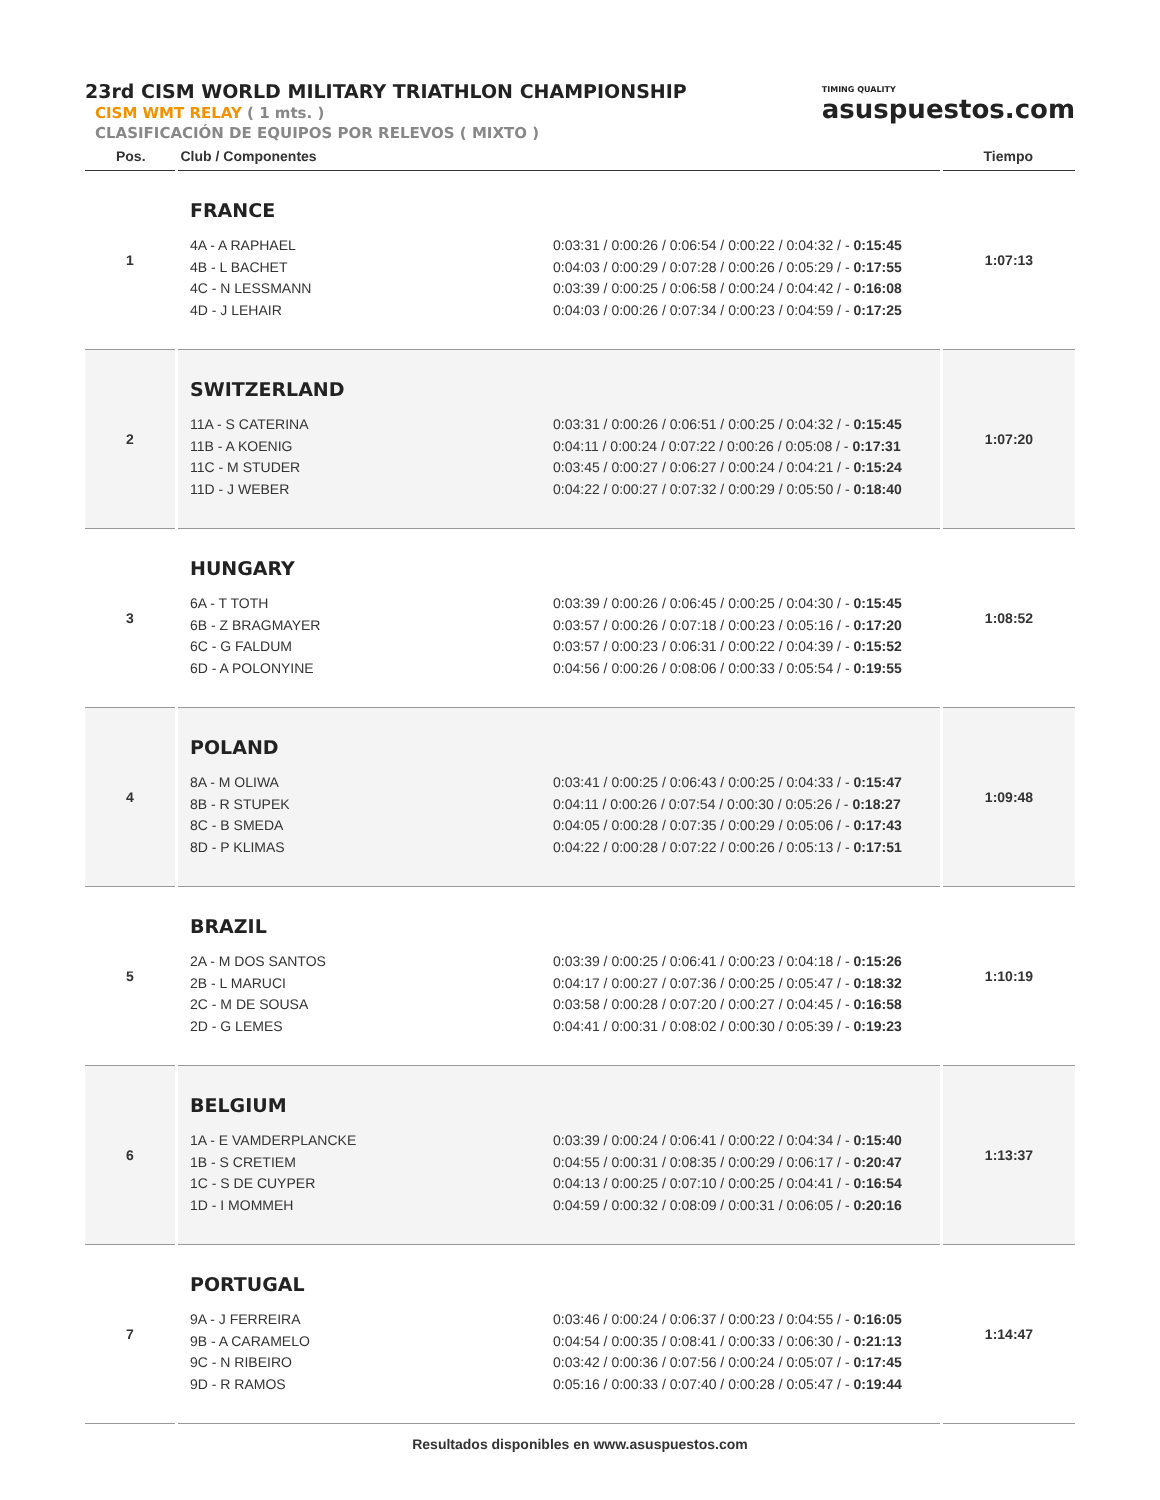23rd CISM WORLD MILITARY TRIATHLON CHAMPIONSHIP
CISM WMT RELAY ( 1 mts. )
CLASIFICACIÓN DE EQUIPOS POR RELEVOS ( MIXTO )
TIMING QUALITY
asuspuestos.com
| Pos. | Club / Componentes | Tiempo |
| --- | --- | --- |
| 1 | FRANCE 4A - A RAPHAEL 4B - L BACHET 4C - N LESSMANN 4D - J LEHAIR 0:03:31 / 0:00:26 / 0:06:54 / 0:00:22 / 0:04:32 / - 0:15:45 0:04:03 / 0:00:29 / 0:07:28 / 0:00:26 / 0:05:29 / - 0:17:55 0:03:39 / 0:00:25 / 0:06:58 / 0:00:24 / 0:04:42 / - 0:16:08 0:04:03 / 0:00:26 / 0:07:34 / 0:00:23 / 0:04:59 / - 0:17:25 | 1:07:13 |
| 2 | SWITZERLAND 11A - S CATERINA 11B - A KOENIG 11C - M STUDER 11D - J WEBER 0:03:31 / 0:00:26 / 0:06:51 / 0:00:25 / 0:04:32 / - 0:15:45 0:04:11 / 0:00:24 / 0:07:22 / 0:00:26 / 0:05:08 / - 0:17:31 0:03:45 / 0:00:27 / 0:06:27 / 0:00:24 / 0:04:21 / - 0:15:24 0:04:22 / 0:00:27 / 0:07:32 / 0:00:29 / 0:05:50 / - 0:18:40 | 1:07:20 |
| 3 | HUNGARY 6A - T TOTH 6B - Z BRAGMAYER 6C - G FALDUM 6D - A POLONYINE 0:03:39 / 0:00:26 / 0:06:45 / 0:00:25 / 0:04:30 / - 0:15:45 0:03:57 / 0:00:26 / 0:07:18 / 0:00:23 / 0:05:16 / - 0:17:20 0:03:57 / 0:00:23 / 0:06:31 / 0:00:22 / 0:04:39 / - 0:15:52 0:04:56 / 0:00:26 / 0:08:06 / 0:00:33 / 0:05:54 / - 0:19:55 | 1:08:52 |
| 4 | POLAND 8A - M OLIWA 8B - R STUPEK 8C - B SMEDA 8D - P KLIMAS 0:03:41 / 0:00:25 / 0:06:43 / 0:00:25 / 0:04:33 / - 0:15:47 0:04:11 / 0:00:26 / 0:07:54 / 0:00:30 / 0:05:26 / - 0:18:27 0:04:05 / 0:00:28 / 0:07:35 / 0:00:29 / 0:05:06 / - 0:17:43 0:04:22 / 0:00:28 / 0:07:22 / 0:00:26 / 0:05:13 / - 0:17:51 | 1:09:48 |
| 5 | BRAZIL 2A - M DOS SANTOS 2B - L MARUCI 2C - M DE SOUSA 2D - G LEMES 0:03:39 / 0:00:25 / 0:06:41 / 0:00:23 / 0:04:18 / - 0:15:26 0:04:17 / 0:00:27 / 0:07:36 / 0:00:25 / 0:05:47 / - 0:18:32 0:03:58 / 0:00:28 / 0:07:20 / 0:00:27 / 0:04:45 / - 0:16:58 0:04:41 / 0:00:31 / 0:08:02 / 0:00:30 / 0:05:39 / - 0:19:23 | 1:10:19 |
| 6 | BELGIUM 1A - E VAMDERPLANCKE 1B - S CRETIEM 1C - S DE CUYPER 1D - I MOMMEH 0:03:39 / 0:00:24 / 0:06:41 / 0:00:22 / 0:04:34 / - 0:15:40 0:04:55 / 0:00:31 / 0:08:35 / 0:00:29 / 0:06:17 / - 0:20:47 0:04:13 / 0:00:25 / 0:07:10 / 0:00:25 / 0:04:41 / - 0:16:54 0:04:59 / 0:00:32 / 0:08:09 / 0:00:31 / 0:06:05 / - 0:20:16 | 1:13:37 |
| 7 | PORTUGAL 9A - J FERREIRA 9B - A CARAMELO 9C - N RIBEIRO 9D - R RAMOS 0:03:46 / 0:00:24 / 0:06:37 / 0:00:23 / 0:04:55 / - 0:16:05 0:04:54 / 0:00:35 / 0:08:41 / 0:00:33 / 0:06:30 / - 0:21:13 0:03:42 / 0:00:36 / 0:07:56 / 0:00:24 / 0:05:07 / - 0:17:45 0:05:16 / 0:00:33 / 0:07:40 / 0:00:28 / 0:05:47 / - 0:19:44 | 1:14:47 |
Resultados disponibles en www.asuspuestos.com